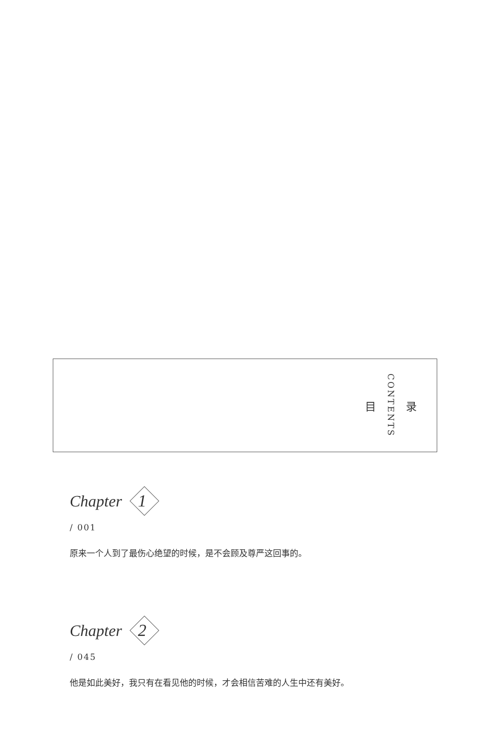目 CONTENTS 录
Chapter 1
/ 001
原来一个人到了最伤心绝望的时候，是不会顾及尊严这回事的。
Chapter 2
/ 045
他是如此美好，我只有在看见他的时候，才会相信苦难的人生中还有美好。